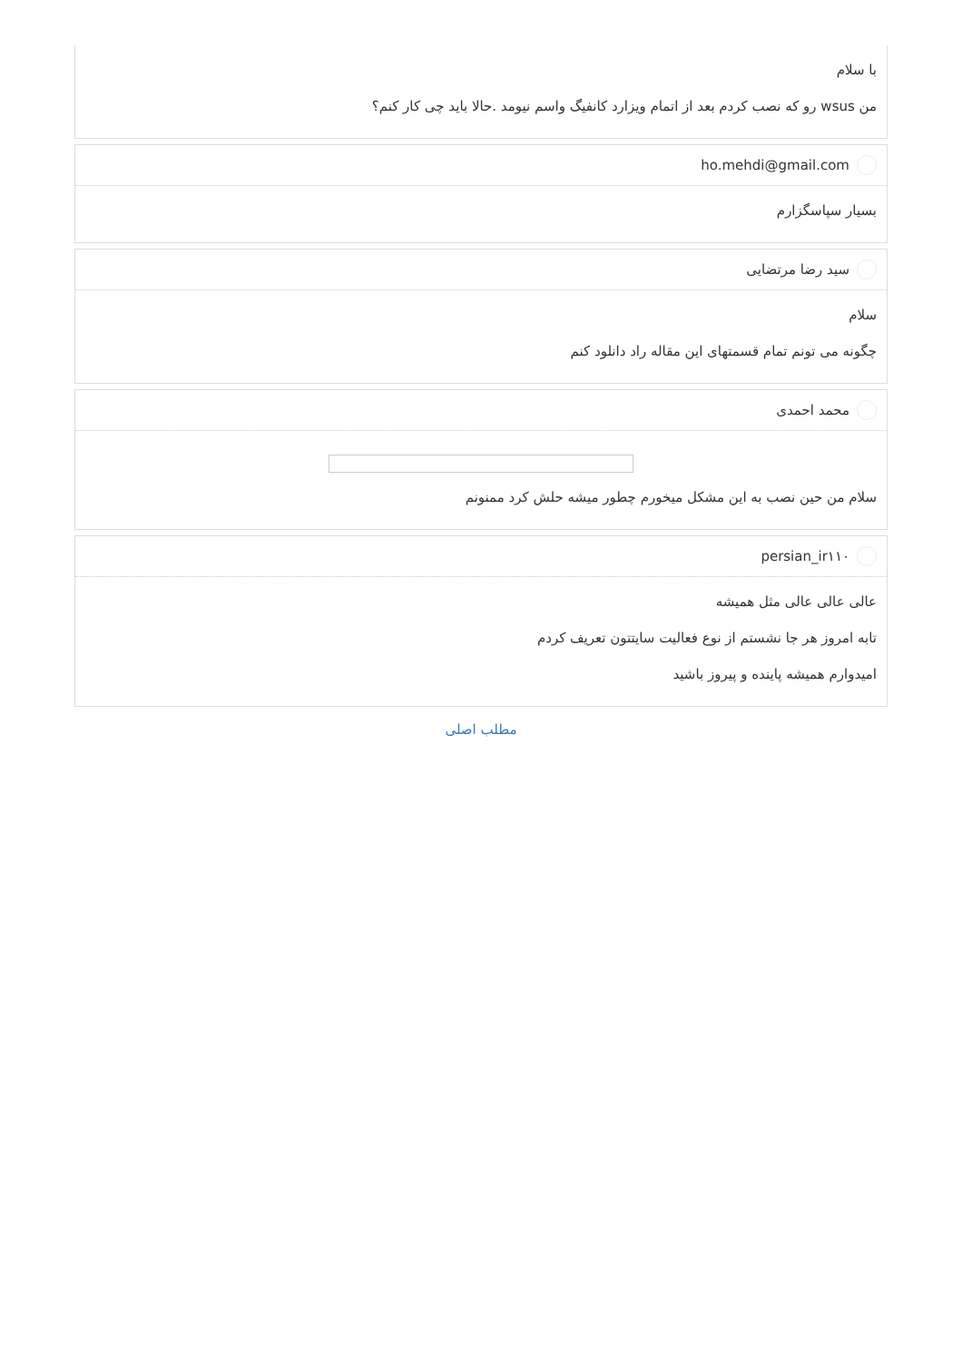با سلام
من wsus رو که نصب کردم بعد از اتمام ویزارد کانفیگ واسم نیومد .حالا باید چی کار کنم؟
ho.mehdi@gmail.com
بسیار سپاسگزارم
سید رضا مرتضایی
سلام
چگونه می تونم تمام قسمتهای این مقاله راد دانلود کنم
محمد احمدی
سلام من حین نصب به این مشکل میخورم چطور میشه حلش کرد ممنونم
persian_ir۱۱۰
عالی عالی عالی مثل همیشه
تابه امروز هر جا نشستم از نوع فعالیت سایتتون تعریف کردم
امیدوارم همیشه پاینده و پیروز باشید
مطلب اصلی